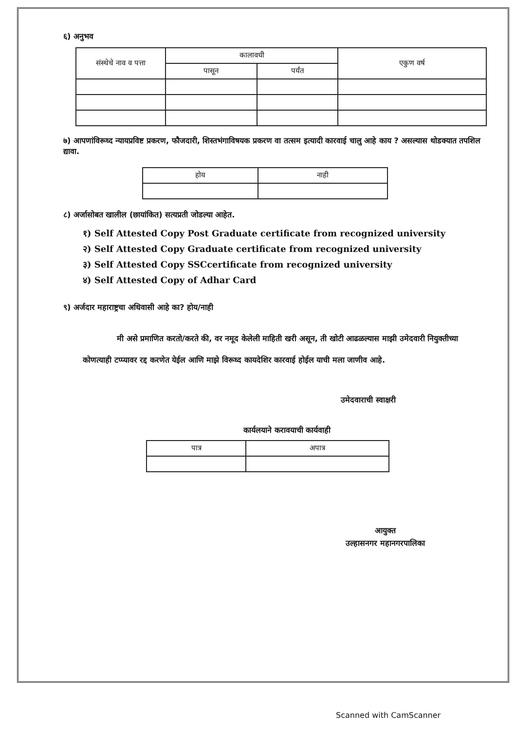६) अनुभव
| संस्थेचे नाव व पत्ता | कालावधी | | एकुण वर्ष |
| --- | --- | --- | --- |
| | पासून | पर्यंत | |
७) आपणांविरूध्द न्यायप्रविष्ट प्रकरण, फौजदारी, शिस्तभंगाविषयक प्रकरण वा तत्सम इत्यादी कारवाई चालु आहे काय ? असल्यास थोडक्यात तपशिल द्यावा.
| होय | नाही |
| --- | --- |
८) अर्जासोबत खालील (छायांकित) सत्यप्रती जोडल्या आहेत.
१) Self Attested Copy Post Graduate certificate from recognized university
२) Self Attested Copy Graduate certificate from recognized university
३) Self Attested Copy SSCcertificate from recognized university
४) Self Attested Copy of Adhar Card
९) अर्जदार महाराष्ट्रचा अधिवासी आहे का? होय/नाही
मी असे प्रमाणित करतो/करते की, वर नमूद केलेली माहिती खरी असून, ती खोटी आढळल्यास माझी उमेदवारी नियुक्तीच्या कोणत्याही टप्प्यावर रद्द करणेत येईल आणि माझे विरूध्द कायदेशिर कारवाई होईल याची मला जाणीव आहे.
उमेदवाराची स्वाक्षरी
कार्यलयाने करावयाची कार्यवाही
| पात्र | अपात्र |
| --- | --- |
आयुक्त
उल्हासनगर महानगरपालिका
Scanned with CamScanner